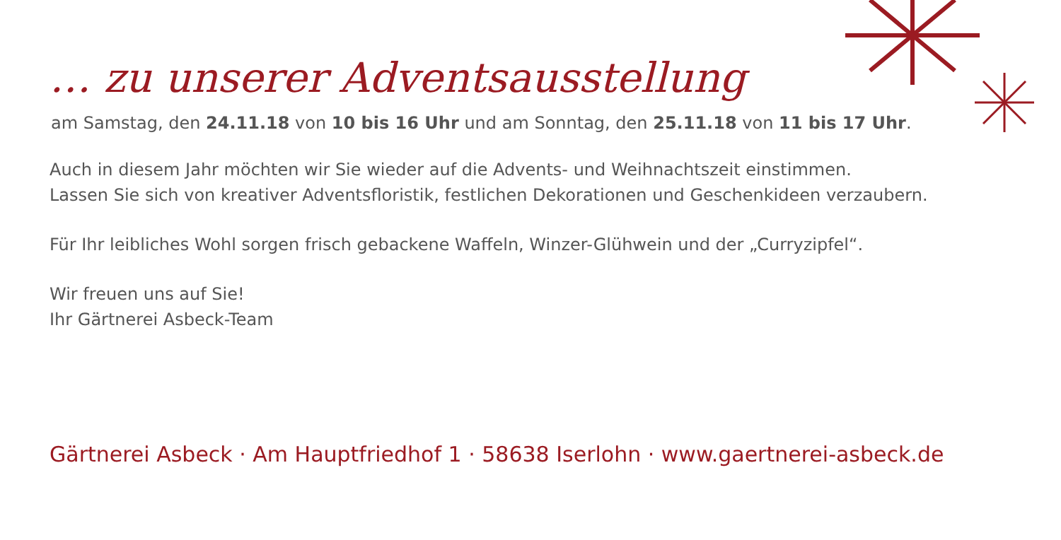… zu unserer Adventsausstellung
am Samstag, den 24.11.18 von 10 bis 16 Uhr und am Sonntag, den 25.11.18 von 11 bis 17 Uhr.
Auch in diesem Jahr möchten wir Sie wieder auf die Advents- und Weihnachtszeit einstimmen.
Lassen Sie sich von kreativer Adventsfloristik, festlichen Dekorationen und Geschenkideen verzaubern.
Für Ihr leibliches Wohl sorgen frisch gebackene Waffeln, Winzer-Glühwein und der „Curryzipfel“.
Wir freuen uns auf Sie!
Ihr Gärtnerei Asbeck-Team
Gärtnerei Asbeck · Am Hauptfriedhof 1 · 58638 Iserlohn · www.gaertnerei-asbeck.de